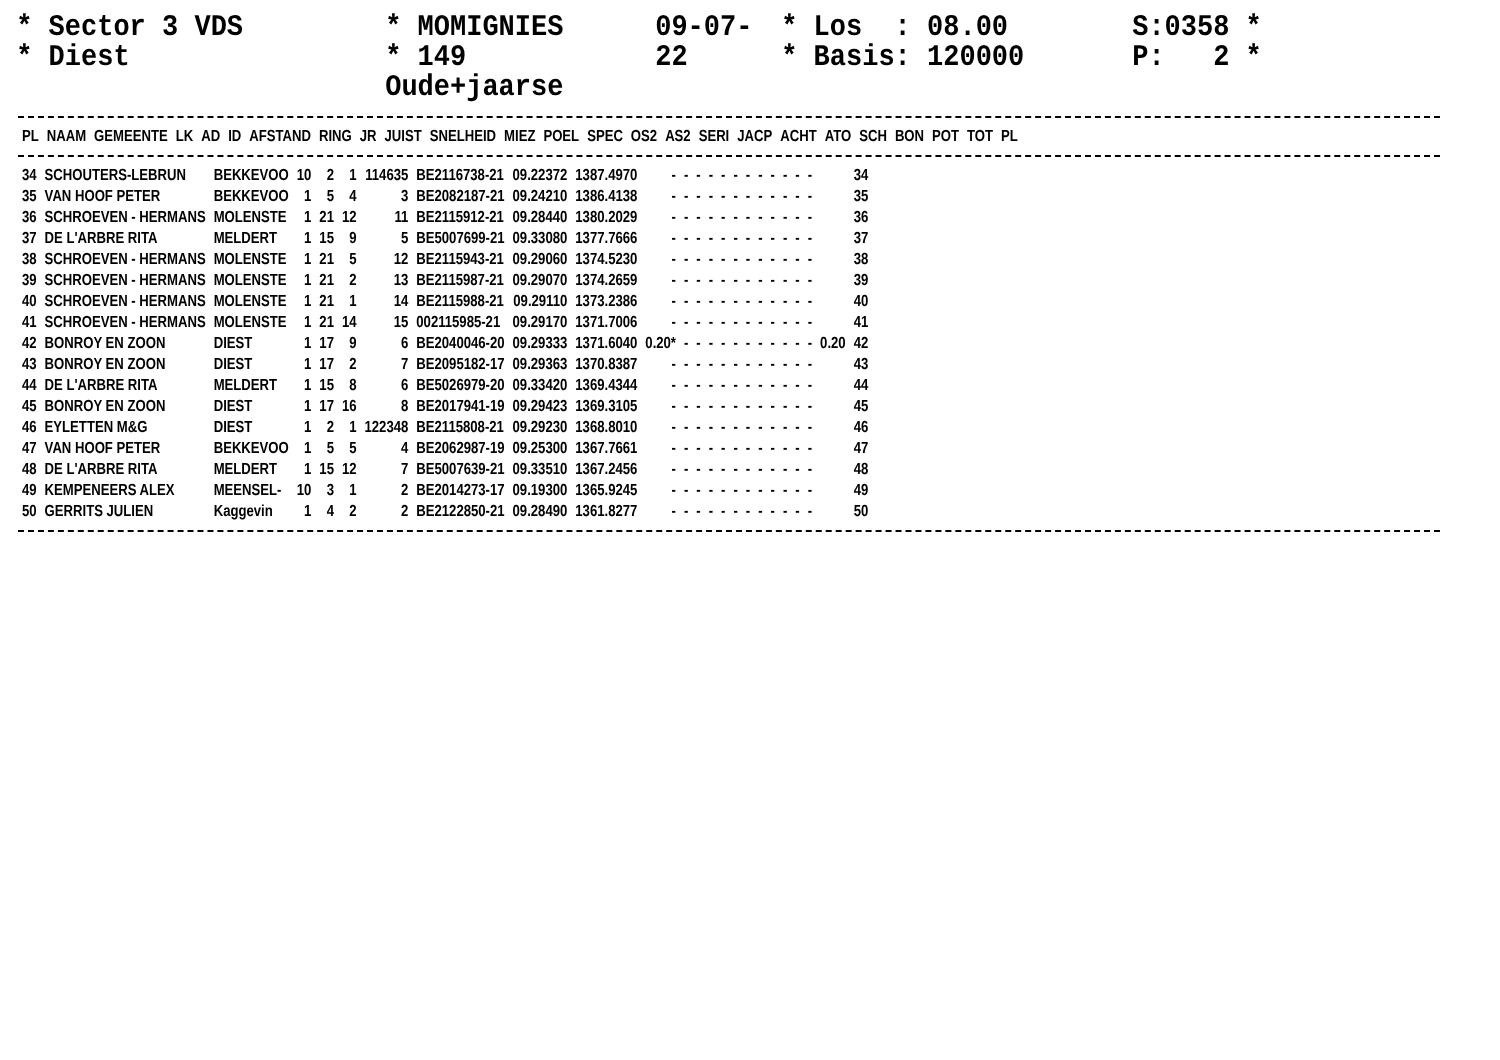* Sector 3 VDS
* Diest
* MOMIGNIES
* 149 Oude+jaarse
09-07-22
* Los : 08.00
* Basis: 120000
S:0358 *
P: 2 *
| PL | NAAM | GEMEENTE | LK | AD | ID | AFSTAND | RING | JR | JUIST | SNELHEID | MIEZ | POEL | SPEC | OS2 | AS2 | SERI | JACP | ACHT | ATO | SCH | BON | POT | TOT | PL |
| --- | --- | --- | --- | --- | --- | --- | --- | --- | --- | --- | --- | --- | --- | --- | --- | --- | --- | --- | --- | --- | --- | --- | --- | --- |
| 34 | SCHOUTERS-LEBRUN | BEKKEVOO | 10 | 2 | 1 | 114635 | BE2116738-21 | 09.22372 | 1387.4970 | - | - | - | - | - | - | - | - | - | - | - | - | | 34 |
| 35 | VAN HOOF PETER | BEKKEVOO | 1 | 5 | 4 | 3 | BE2082187-21 | 09.24210 | 1386.4138 | - | - | - | - | - | - | - | - | - | - | - | - | | 35 |
| 36 | SCHROEVEN - HERMANS | MOLENSTE | 1 | 21 | 12 | 11 | BE2115912-21 | 09.28440 | 1380.2029 | - | - | - | - | - | - | - | - | - | - | - | - | | 36 |
| 37 | DE L'ARBRE RITA | MELDERT | 1 | 15 | 9 | 5 | BE5007699-21 | 09.33080 | 1377.7666 | - | - | - | - | - | - | - | - | - | - | - | - | | 37 |
| 38 | SCHROEVEN - HERMANS | MOLENSTE | 1 | 21 | 5 | 12 | BE2115943-21 | 09.29060 | 1374.5230 | - | - | - | - | - | - | - | - | - | - | - | - | | 38 |
| 39 | SCHROEVEN - HERMANS | MOLENSTE | 1 | 21 | 2 | 13 | BE2115987-21 | 09.29070 | 1374.2659 | - | - | - | - | - | - | - | - | - | - | - | - | | 39 |
| 40 | SCHROEVEN - HERMANS | MOLENSTE | 1 | 21 | 1 | 14 | BE2115988-21 | 09.29110 | 1373.2386 | - | - | - | - | - | - | - | - | - | - | - | - | | 40 |
| 41 | SCHROEVEN - HERMANS | MOLENSTE | 1 | 21 | 14 | 15 | 002115985-21 | 09.29170 | 1371.7006 | - | - | - | - | - | - | - | - | - | - | - | - | | 41 |
| 42 | BONROY EN ZOON | DIEST | 1 | 17 | 9 | 6 | BE2040046-20 | 09.29333 | 1371.6040 | 0.20* | - | - | - | - | - | - | - | - | - | - | - | 0.20 | 42 |
| 43 | BONROY EN ZOON | DIEST | 1 | 17 | 2 | 7 | BE2095182-17 | 09.29363 | 1370.8387 | - | - | - | - | - | - | - | - | - | - | - | - | | 43 |
| 44 | DE L'ARBRE RITA | MELDERT | 1 | 15 | 8 | 6 | BE5026979-20 | 09.33420 | 1369.4344 | - | - | - | - | - | - | - | - | - | - | - | - | | 44 |
| 45 | BONROY EN ZOON | DIEST | 1 | 17 | 16 | 8 | BE2017941-19 | 09.29423 | 1369.3105 | - | - | - | - | - | - | - | - | - | - | - | - | | 45 |
| 46 | EYLETTEN M&G | DIEST | 1 | 2 | 1 | 122348 | BE2115808-21 | 09.29230 | 1368.8010 | - | - | - | - | - | - | - | - | - | - | - | - | | 46 |
| 47 | VAN HOOF PETER | BEKKEVOO | 1 | 5 | 5 | 4 | BE2062987-19 | 09.25300 | 1367.7661 | - | - | - | - | - | - | - | - | - | - | - | - | | 47 |
| 48 | DE L'ARBRE RITA | MELDERT | 1 | 15 | 12 | 7 | BE5007639-21 | 09.33510 | 1367.2456 | - | - | - | - | - | - | - | - | - | - | - | - | | 48 |
| 49 | KEMPENEERS ALEX | MEENSEL- | 10 | 3 | 1 | 2 | BE2014273-17 | 09.19300 | 1365.9245 | - | - | - | - | - | - | - | - | - | - | - | - | | 49 |
| 50 | GERRITS JULIEN | Kaggevin | 1 | 4 | 2 | 2 | BE2122850-21 | 09.28490 | 1361.8277 | - | - | - | - | - | - | - | - | - | - | - | - | | 50 |